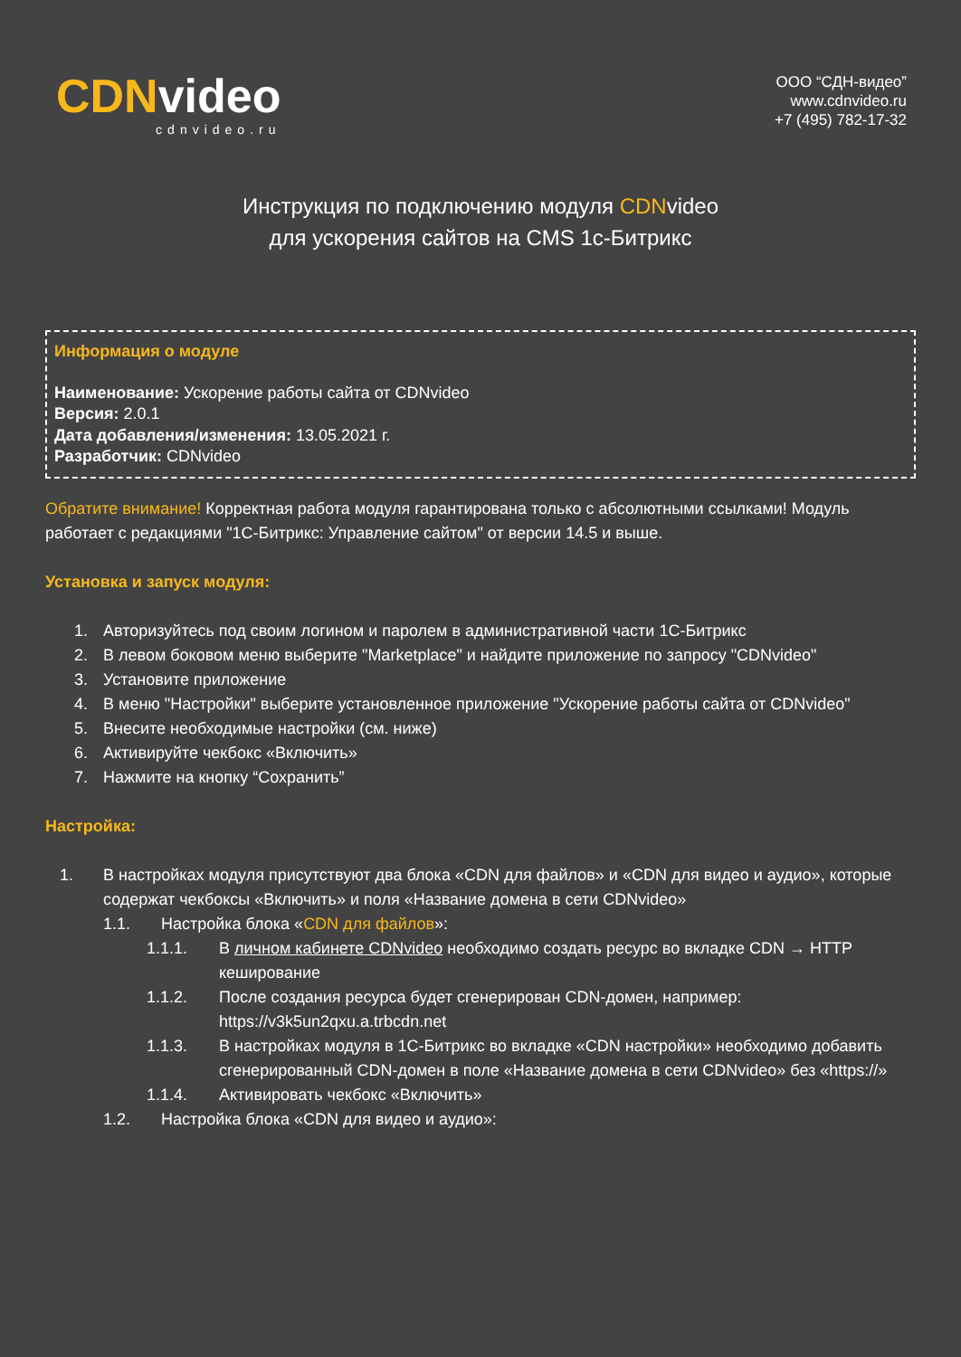CDNvideo
cdnvideo.ru
ООО “СДН-видео”
www.cdnvideo.ru
+7 (495) 782-17-32
Инструкция по подключению модуля CDNvideo
для ускорения сайтов на CMS 1с-Битрикс
Информация о модуле
Наименование: Ускорение работы сайта от CDNvideo
Версия: 2.0.1
Дата добавления/изменения: 13.05.2021 г.
Разработчик: CDNvideo
Обратите внимание! Корректная работа модуля гарантирована только с абсолютными ссылками! Модуль работает с редакциями "1С-Битрикс: Управление сайтом" от версии 14.5 и выше.
Установка и запуск модуля:
1. Авторизуйтесь под своим логином и паролем в административной части 1С-Битрикс
2. В левом боковом меню выберите "Marketplace" и найдите приложение по запросу "CDNvideo"
3. Установите приложение
4. В меню "Настройки" выберите установленное приложение "Ускорение работы сайта от CDNvideo"
5. Внесите необходимые настройки (см. ниже)
6. Активируйте чекбокс «Включить»
7. Нажмите на кнопку “Сохранить”
Настройка:
1. В настройках модуля присутствуют два блока «CDN для файлов» и «CDN для видео и аудио», которые содержат чекбоксы «Включить» и поля «Название домена в сети CDNvideo»
1.1. Настройка блока «CDN для файлов»:
1.1.1. В личном кабинете CDNvideo необходимо создать ресурс во вкладке CDN → HTTP кеширование
1.1.2. После создания ресурса будет сгенерирован CDN-домен, например: https://v3k5un2qxu.a.trbcdn.net
1.1.3. В настройках модуля в 1С-Битрикс во вкладке «CDN настройки» необходимо добавить сгенерированный CDN-домен в поле «Название домена в сети CDNvideo» без «https://»
1.1.4. Активировать чекбокс «Включить»
1.2. Настройка блока «CDN для видео и аудио»: